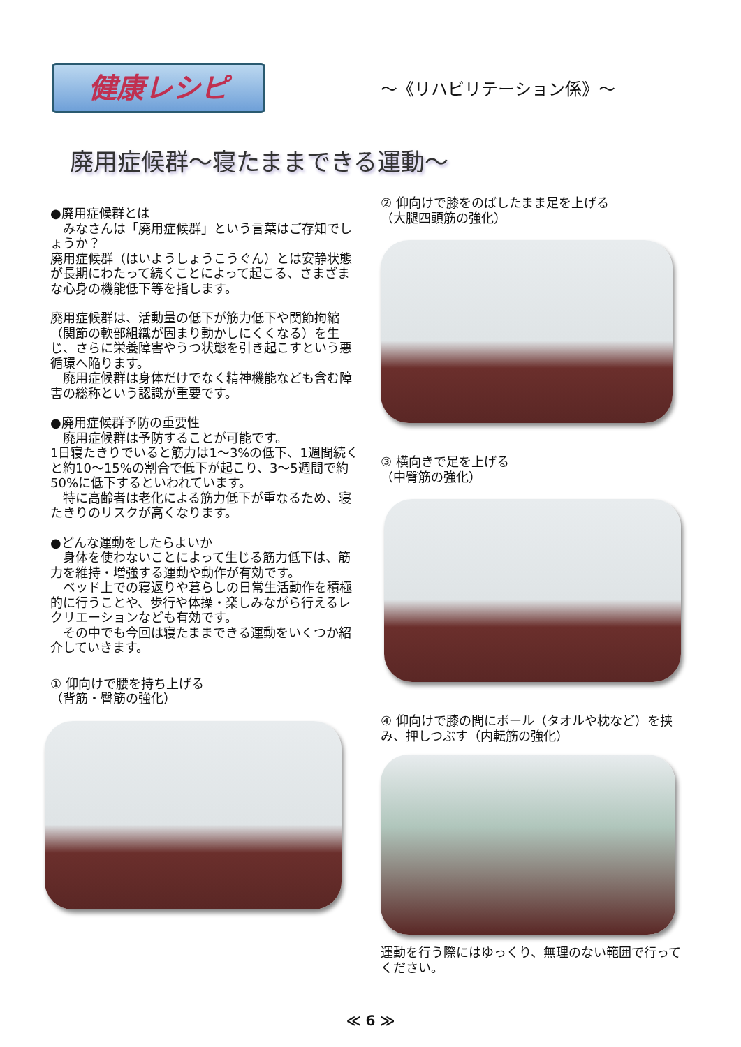健康レシピ
～《リハビリテーション係》～
廃用症候群～寝たままできる運動～
●廃用症候群とは
　みなさんは「廃用症候群」という言葉はご存知でしょうか？
廃用症候群（はいようしょうこうぐん）とは安静状態が長期にわたって続くことによって起こる、さまざまな心身の機能低下等を指します。
廃用症候群は、活動量の低下が筋力低下や関節拘縮（関節の軟部組織が固まり動かしにくくなる）を生じ、さらに栄養障害やうつ状態を引き起こすという悪循環へ陥ります。
　廃用症候群は身体だけでなく精神機能なども含む障害の総称という認識が重要です。
●廃用症候群予防の重要性
　廃用症候群は予防することが可能です。
1日寝たきりでいると筋力は1～3%の低下、1週間続くと約10～15%の割合で低下が起こり、3～5週間で約50%に低下するといわれています。
　特に高齢者は老化による筋力低下が重なるため、寝たきりのリスクが高くなります。
●どんな運動をしたらよいか
　身体を使わないことによって生じる筋力低下は、筋力を維持・増強する運動や動作が有効です。
　ベッド上での寝返りや暮らしの日常生活動作を積極的に行うことや、歩行や体操・楽しみながら行えるレクリエーションなども有効です。
　その中でも今回は寝たままできる運動をいくつか紹介していきます。
① 仰向けで腰を持ち上げる
（背筋・臀筋の強化）
② 仰向けで膝をのばしたまま足を上げる
（大腿四頭筋の強化）
③ 横向きで足を上げる
（中臀筋の強化）
④ 仰向けで膝の間にボール（タオルや枕など）を挟み、押しつぶす（内転筋の強化）
運動を行う際にはゆっくり、無理のない範囲で行ってください。
≪ 6 ≫